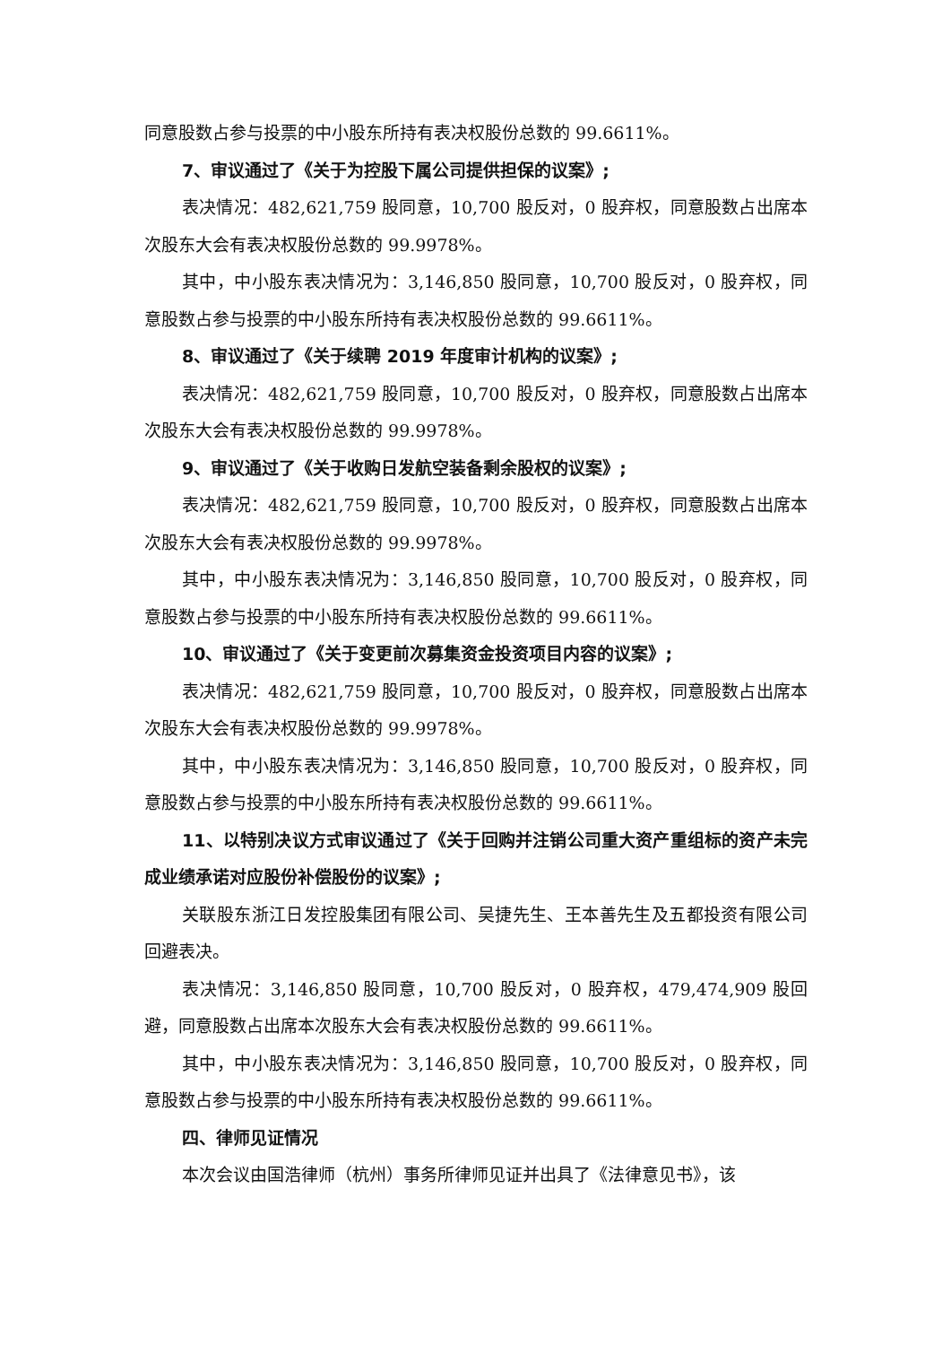同意股数占参与投票的中小股东所持有表决权股份总数的 99.6611%。
7、审议通过了《关于为控股下属公司提供担保的议案》;
表决情况：482,621,759 股同意，10,700 股反对，0 股弃权，同意股数占出席本次股东大会有表决权股份总数的 99.9978%。
其中，中小股东表决情况为：3,146,850 股同意，10,700 股反对，0 股弃权，同意股数占参与投票的中小股东所持有表决权股份总数的 99.6611%。
8、审议通过了《关于续聘 2019 年度审计机构的议案》;
表决情况：482,621,759 股同意，10,700 股反对，0 股弃权，同意股数占出席本次股东大会有表决权股份总数的 99.9978%。
9、审议通过了《关于收购日发航空装备剩余股权的议案》;
表决情况：482,621,759 股同意，10,700 股反对，0 股弃权，同意股数占出席本次股东大会有表决权股份总数的 99.9978%。
其中，中小股东表决情况为：3,146,850 股同意，10,700 股反对，0 股弃权，同意股数占参与投票的中小股东所持有表决权股份总数的 99.6611%。
10、审议通过了《关于变更前次募集资金投资项目内容的议案》;
表决情况：482,621,759 股同意，10,700 股反对，0 股弃权，同意股数占出席本次股东大会有表决权股份总数的 99.9978%。
其中，中小股东表决情况为：3,146,850 股同意，10,700 股反对，0 股弃权，同意股数占参与投票的中小股东所持有表决权股份总数的 99.6611%。
11、以特别决议方式审议通过了《关于回购并注销公司重大资产重组标的资产未完成业绩承诺对应股份补偿股份的议案》;
关联股东浙江日发控股集团有限公司、吴捷先生、王本善先生及五都投资有限公司回避表决。
表决情况：3,146,850 股同意，10,700 股反对，0 股弃权，479,474,909 股回避，同意股数占出席本次股东大会有表决权股份总数的 99.6611%。
其中，中小股东表决情况为：3,146,850 股同意，10,700 股反对，0 股弃权，同意股数占参与投票的中小股东所持有表决权股份总数的 99.6611%。
四、律师见证情况
本次会议由国浩律师（杭州）事务所律师见证并出具了《法律意见书》，该